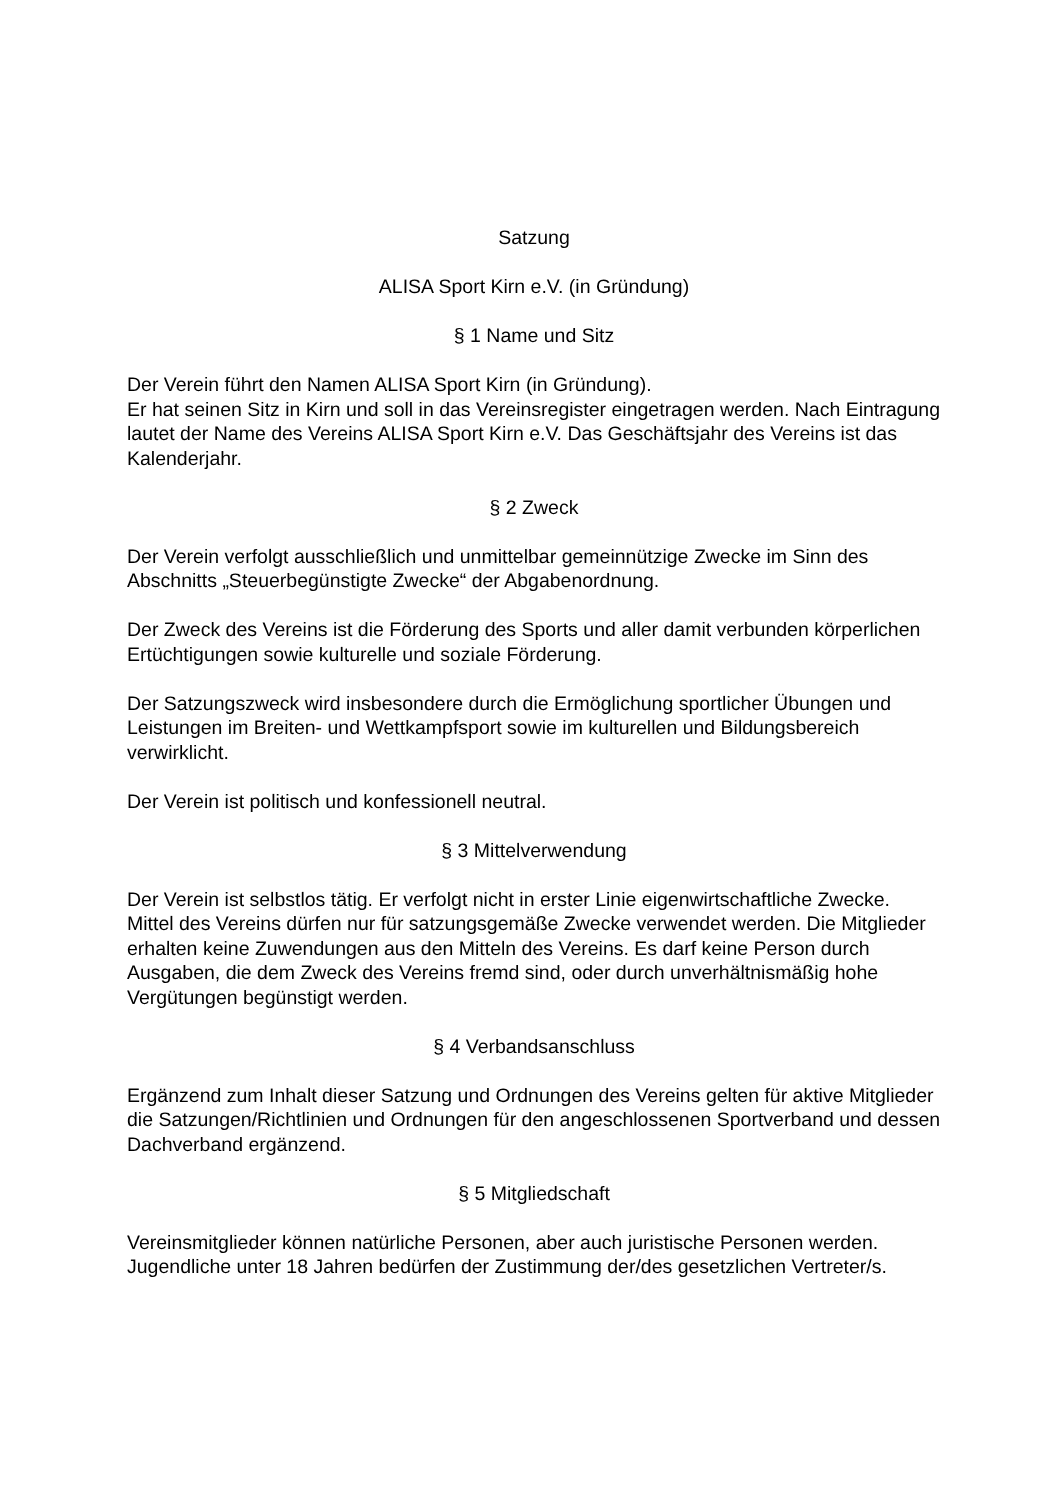Satzung
ALISA Sport Kirn e.V. (in Gründung)
§ 1 Name und Sitz
Der Verein führt den Namen ALISA Sport Kirn (in Gründung).
Er hat seinen Sitz in Kirn und soll in das Vereinsregister eingetragen werden. Nach Eintragung lautet der Name des Vereins ALISA Sport Kirn e.V. Das Geschäftsjahr des Vereins ist das Kalenderjahr.
§ 2 Zweck
Der Verein verfolgt ausschließlich und unmittelbar gemeinnützige Zwecke im Sinn des Abschnitts „Steuerbegünstigte Zwecke“ der Abgabenordnung.
Der Zweck des Vereins ist die Förderung des Sports und aller damit verbunden körperlichen Ertüchtigungen sowie kulturelle und soziale Förderung.
Der Satzungszweck wird insbesondere durch die Ermöglichung sportlicher Übungen und Leistungen im Breiten- und Wettkampfsport sowie im kulturellen und Bildungsbereich verwirklicht.
Der Verein ist politisch und konfessionell neutral.
§ 3 Mittelverwendung
Der Verein ist selbstlos tätig. Er verfolgt nicht in erster Linie eigenwirtschaftliche Zwecke. Mittel des Vereins dürfen nur für satzungsgemäße Zwecke verwendet werden. Die Mitglieder erhalten keine Zuwendungen aus den Mitteln des Vereins. Es darf keine Person durch Ausgaben, die dem Zweck des Vereins fremd sind, oder durch unverhältnismäßig hohe Vergütungen begünstigt werden.
§ 4 Verbandsanschluss
Ergänzend zum Inhalt dieser Satzung und Ordnungen des Vereins gelten für aktive Mitglieder die Satzungen/Richtlinien und Ordnungen für den angeschlossenen Sportverband und dessen Dachverband ergänzend.
§ 5 Mitgliedschaft
Vereinsmitglieder können natürliche Personen, aber auch juristische Personen werden. Jugendliche unter 18 Jahren bedürfen der Zustimmung der/des gesetzlichen Vertreter/s.